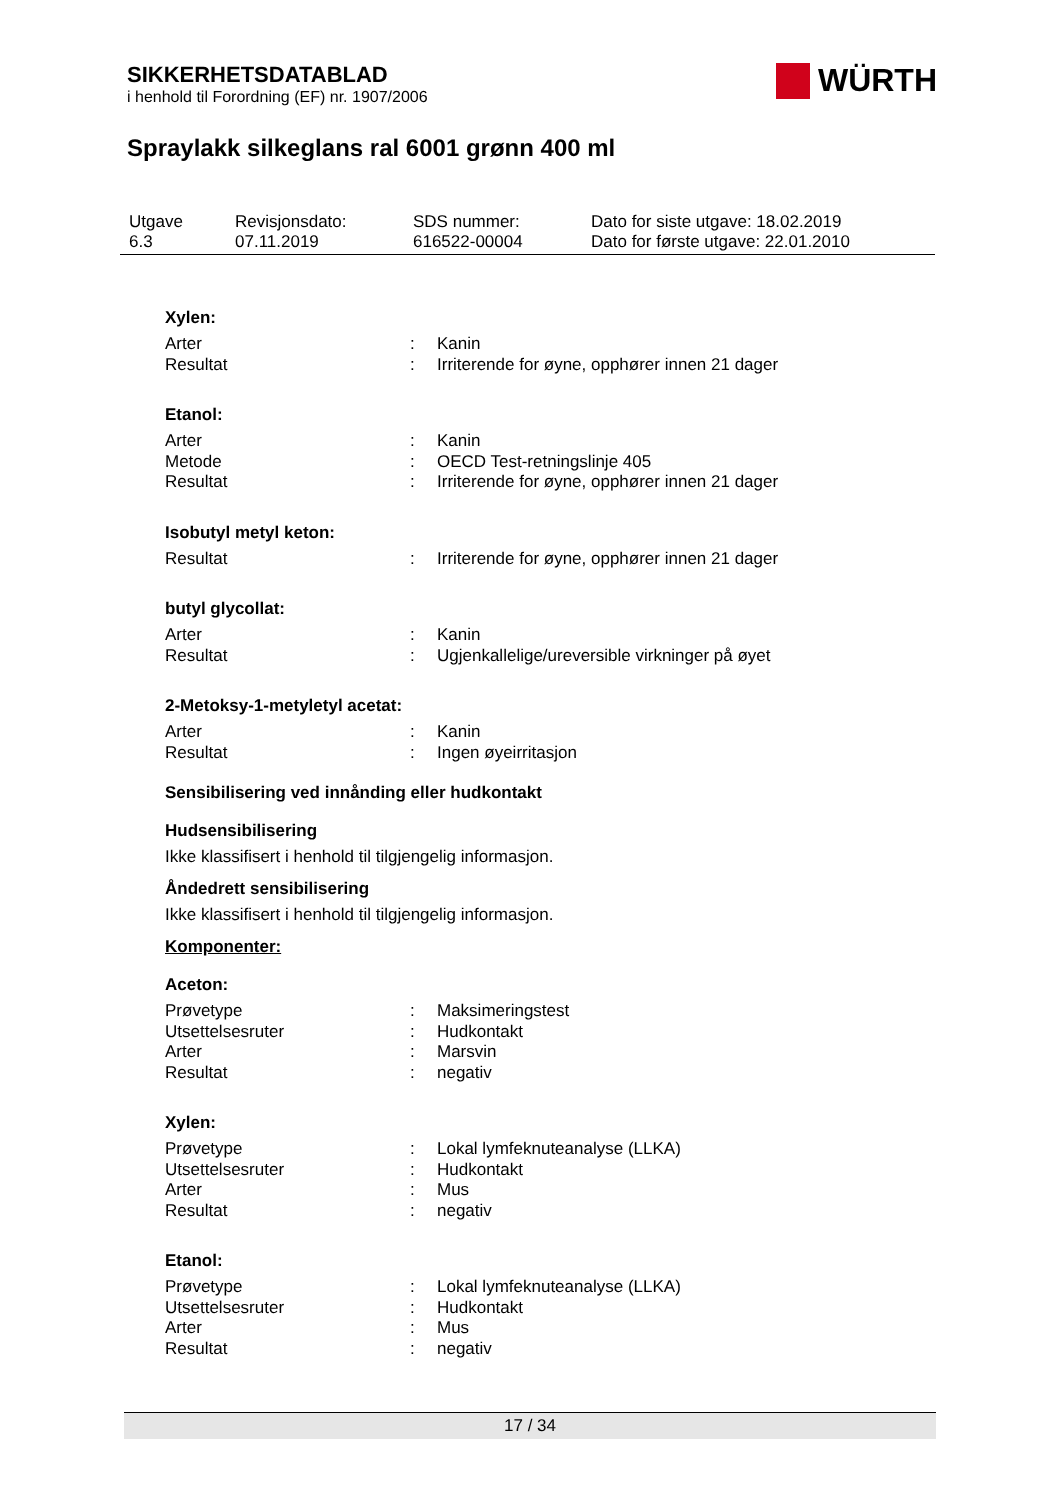SIKKERHETSDATABLAD
i henhold til Forordning (EF) nr. 1907/2006
WÜRTH
Spraylakk silkeglans ral 6001 grønn 400 ml
| Utgave 6.3 | Revisjonsdato: 07.11.2019 | SDS nummer: 616522-00004 | Dato for siste utgave: 18.02.2019 Dato for første utgave: 22.01.2010 |
Xylen:
| Arter | : | Kanin |
| Resultat | : | Irriterende for øyne, opphører innen 21 dager |
Etanol:
| Arter | : | Kanin |
| Metode | : | OECD Test-retningslinje 405 |
| Resultat | : | Irriterende for øyne, opphører innen 21 dager |
Isobutyl metyl keton:
| Resultat | : | Irriterende for øyne, opphører innen 21 dager |
butyl glycollat:
| Arter | : | Kanin |
| Resultat | : | Ugjenkallelige/ureversible virkninger på øyet |
2-Metoksy-1-metyletyl acetat:
| Arter | : | Kanin |
| Resultat | : | Ingen øyeirritasjon |
Sensibilisering ved innånding eller hudkontakt
Hudsensibilisering
Ikke klassifisert i henhold til tilgjengelig informasjon.
Åndedrett sensibilisering
Ikke klassifisert i henhold til tilgjengelig informasjon.
Komponenter:
Aceton:
| Prøvetype | : | Maksimeringstest |
| Utsettelsesruter | : | Hudkontakt |
| Arter | : | Marsvin |
| Resultat | : | negativ |
Xylen:
| Prøvetype | : | Lokal lymfeknuteanalyse (LLKA) |
| Utsettelsesruter | : | Hudkontakt |
| Arter | : | Mus |
| Resultat | : | negativ |
Etanol:
| Prøvetype | : | Lokal lymfeknuteanalyse (LLKA) |
| Utsettelsesruter | : | Hudkontakt |
| Arter | : | Mus |
| Resultat | : | negativ |
17 / 34